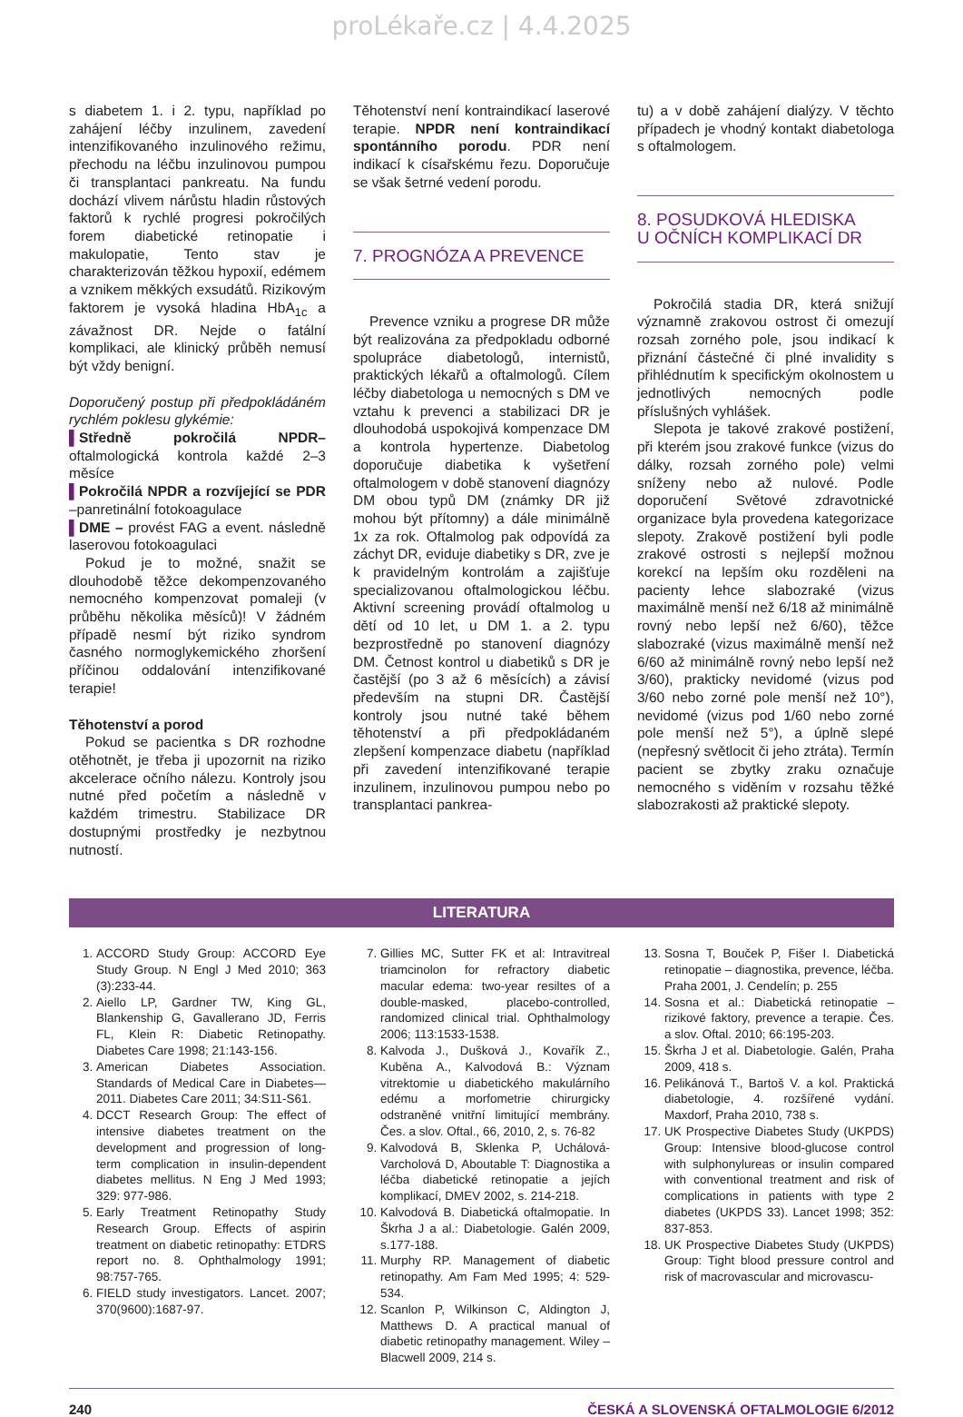proLékaře.cz | 4.4.2025
s diabetem 1. i 2. typu, například po zahájení léčby inzulinem, zavedení intenzifikovaného inzulinového režimu, přechodu na léčbu inzulinovou pumpou či transplantaci pankreatu. Na fundu dochází vlivem nárůstu hladin růstových faktorů k rychlé progresi pokročilých forem diabetické retinopatie i makulopatie, Tento stav je charakterizován těžkou hypoxií, edémem a vznikem měkkých exsudátů. Rizikovým faktorem je vysoká hladina HbA<sub>1c</sub> a závažnost DR. Nejde o fatální komplikaci, ale klinický průběh nemusí být vždy benigní.
Doporučený postup při předpokládáném rychlém poklesu glykémie:
▌Středně pokročilá NPDR–oftalmologická kontrola každé 2–3 měsíce
▌Pokročilá NPDR a rozvíjející se PDR –panretinální fotokoagulace
▌DME – provést FAG a event. následně laserovou fotokoagulaci
Pokud je to možné, snažit se dlouhodobě těžce dekompenzovaného nemocného kompenzovat pomaleji (v průběhu několika měsíců)! V žádném případě nesmí být riziko syndrom časného normoglykemického zhoršení příčinou oddalování intenzifikované terapie!
Těhotenství a porod
Pokud se pacientka s DR rozhodne otěhotnět, je třeba ji upozornit na riziko akcelerace očního nálezu. Kontroly jsou nutné před početím a následně v každém trimestru. Stabilizace DR dostupnými prostředky je nezbytnou nutností.
Těhotenství není kontraindikací laserové terapie. NPDR není kontraindikací spontánního porodu. PDR není indikací k císařskému řezu. Doporučuje se však šetrné vedení porodu.
7. PROGNÓZA A PREVENCE
Prevence vzniku a progrese DR může být realizována za předpokladu odborné spolupráce diabetologů, internistů, praktických lékařů a oftalmologů. Cílem léčby diabetologa u nemocných s DM ve vztahu k prevenci a stabilizaci DR je dlouhodobá uspokojivá kompenzace DM a kontrola hypertenze. Diabetolog doporučuje diabetika k vyšetření oftalmologem v době stanovení diagnózy DM obou typů DM (známky DR již mohou být přítomny) a dále minimálně 1x za rok. Oftalmolog pak odpovídá za záchyt DR, eviduje diabetiky s DR, zve je k pravidelným kontrolám a zajišťuje specializovanou oftalmologickou léčbu. Aktivní screening provádí oftalmolog u dětí od 10 let, u DM 1. a 2. typu bezprostředně po stanovení diagnózy DM. Četnost kontrol u diabetiků s DR je častější (po 3 až 6 měsících) a závisí především na stupni DR. Častější kontroly jsou nutné také během těhotenství a při předpokládaném zlepšení kompenzace diabetu (například při zavedení intenzifikované terapie inzulinem, inzulinovou pumpou nebo po transplantaci pankrea-
tu) a v době zahájení dialýzy. V těchto případech je vhodný kontakt diabetologa s oftalmologem.
8. POSUDKOVÁ HLEDISKA
U OČNÍCH KOMPLIKACÍ DR
Pokročilá stadia DR, která snižují významně zrakovou ostrost či omezují rozsah zorného pole, jsou indikací k přiznání částečné či plné invalidity s přihlédnutím k specifickým okolnostem u jednotlivých nemocných podle příslušných vyhlášek.
Slepota je takové zrakové postižení, při kterém jsou zrakové funkce (vizus do dálky, rozsah zorného pole) velmi sníženy nebo až nulové. Podle doporučení Světové zdravotnické organizace byla provedena kategorizace slepoty. Zrakově postižení byli podle zrakové ostrosti s nejlepší možnou korekcí na lepším oku rozděleni na pacienty lehce slabozraké (vizus maximálně menší než 6/18 až minimálně rovný nebo lepší než 6/60), těžce slabozraké (vizus maximálně menší než 6/60 až minimálně rovný nebo lepší než 3/60), prakticky nevidomé (vizus pod 3/60 nebo zorné pole menší než 10°), nevidomé (vizus pod 1/60 nebo zorné pole menší než 5°), a úplně slepé (nepřesný světlocit či jeho ztráta). Termín pacient se zbytky zraku označuje nemocného s viděním v rozsahu těžké slabozrakosti až praktické slepoty.
LITERATURA
1. ACCORD Study Group: ACCORD Eye Study Group. N Engl J Med 2010; 363 (3):233-44.
2. Aiello LP, Gardner TW, King GL, Blankenship G, Gavallerano JD, Ferris FL, Klein R: Diabetic Retinopathy. Diabetes Care 1998; 21:143-156.
3. American Diabetes Association. Standards of Medical Care in Diabetes—2011. Diabetes Care 2011; 34:S11-S61.
4. DCCT Research Group: The effect of intensive diabetes treatment on the development and progression of long-term complication in insulin-dependent diabetes mellitus. N Eng J Med 1993; 329: 977-986.
5. Early Treatment Retinopathy Study Research Group. Effects of aspirin treatment on diabetic retinopathy: ETDRS report no. 8. Ophthalmology 1991; 98:757-765.
6. FIELD study investigators. Lancet. 2007; 370(9600):1687-97.
7. Gillies MC, Sutter FK et al: Intravitreal triamcinolon for refractory diabetic macular edema: two-year resiltes of a double-masked, placebo-controlled, randomized clinical trial. Ophthalmology 2006; 113:1533-1538.
8. Kalvoda J., Dušková J., Kovařík Z., Kuběna A., Kalvodová B.: Význam vitrektomie u diabetického makulárního edému a morfometrie chirurgicky odstraněné vnitřní limitující membrány. Čes. a slov. Oftal., 66, 2010, 2, s. 76-82
9. Kalvodová B, Sklenka P, Uchálová-Varcholová D, Aboutable T: Diagnostika a léčba diabetické retinopatie a jejích komplikací, DMEV 2002, s. 214-218.
10. Kalvodová B. Diabetická oftalmopatie. In Škrha J a al.: Diabetologie. Galén 2009, s.177-188.
11. Murphy RP. Management of diabetic retinopathy. Am Fam Med 1995; 4: 529-534.
12. Scanlon P, Wilkinson C, Aldington J, Matthews D. A practical manual of diabetic retinopathy management. Wiley – Blacwell 2009, 214 s.
13. Sosna T, Bouček P, Fišer I. Diabetická retinopatie – diagnostika, prevence, léčba. Praha 2001, J. Cendelín; p. 255
14. Sosna et al.: Diabetická retinopatie – rizikové faktory, prevence a terapie. Čes. a slov. Oftal. 2010; 66:195-203.
15. Škrha J et al. Diabetologie. Galén, Praha 2009, 418 s.
16. Pelikánová T., Bartoš V. a kol. Praktická diabetologie, 4. rozšířené vydání. Maxdorf, Praha 2010, 738 s.
17. UK Prospective Diabetes Study (UKPDS) Group: Intensive blood-glucose control with sulphonylureas or insulin compared with conventional treatment and risk of complications in patients with type 2 diabetes (UKPDS 33). Lancet 1998; 352: 837-853.
18. UK Prospective Diabetes Study (UKPDS) Group: Tight blood pressure control and risk of macrovascular and microvascu-
240 ČESKÁ A SLOVENSKÁ OFTALMOLOGIE 6/2012